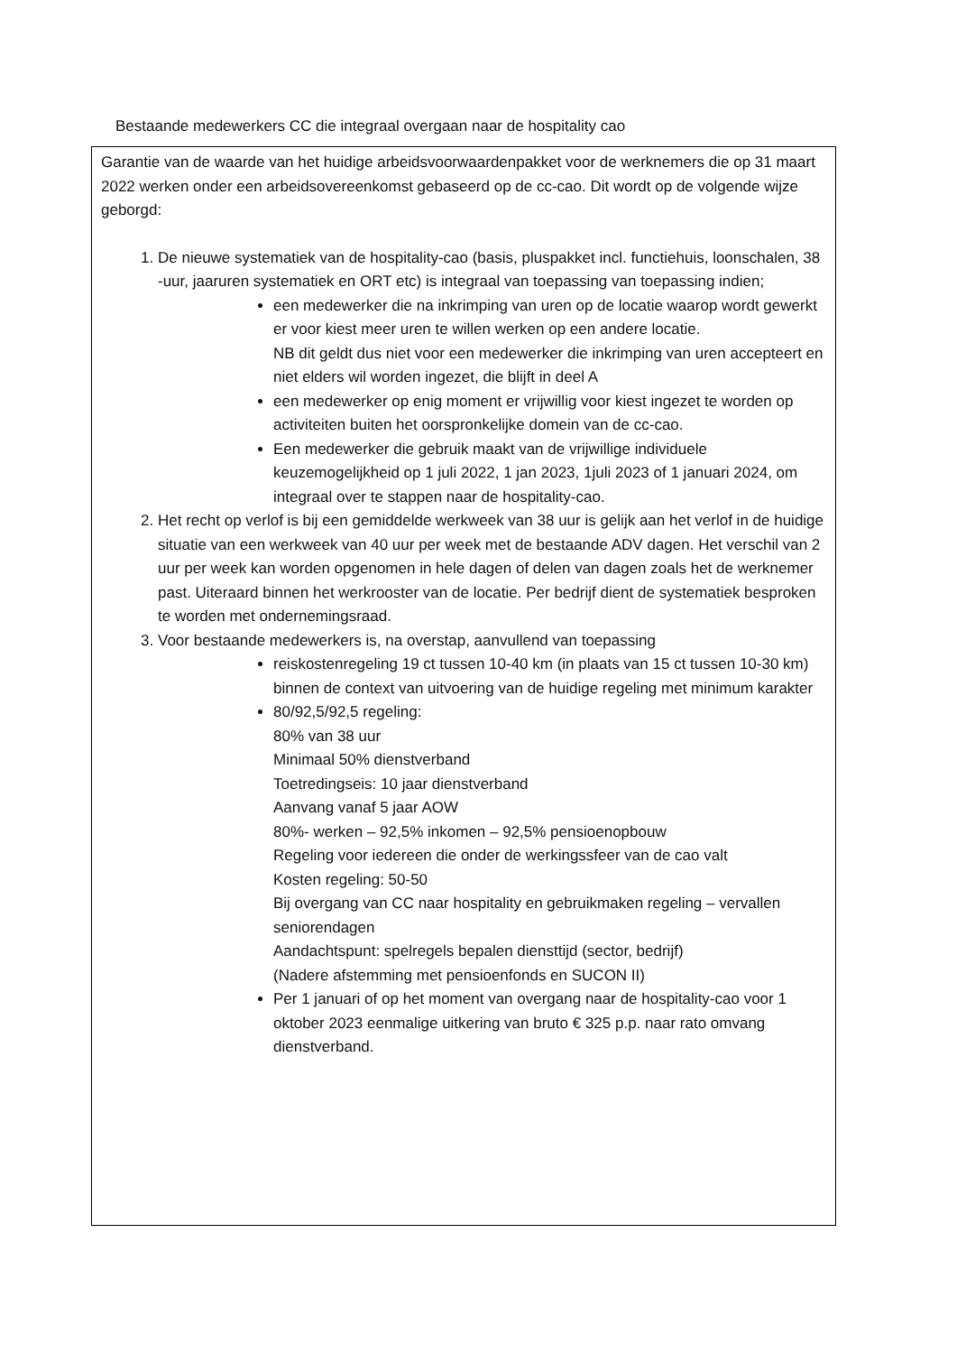Bestaande medewerkers CC die integraal overgaan naar de hospitality cao
Garantie van de waarde van het huidige arbeidsvoorwaardenpakket voor de werknemers die op 31 maart 2022 werken onder een arbeidsovereenkomst gebaseerd op de cc-cao. Dit wordt op de volgende wijze geborgd:
1. De nieuwe systematiek van de hospitality-cao (basis, pluspakket incl. functiehuis, loonschalen, 38 -uur, jaaruren systematiek en ORT etc) is integraal van toepassing van toepassing indien;
een medewerker die na inkrimping van uren op de locatie waarop wordt gewerkt er voor kiest meer uren te willen werken op een andere locatie.
NB dit geldt dus niet voor een medewerker die inkrimping van uren accepteert en niet elders wil worden ingezet, die blijft in deel A
een medewerker op enig moment er vrijwillig voor kiest ingezet te worden op activiteiten buiten het oorspronkelijke domein van de cc-cao.
Een medewerker die gebruik maakt van de vrijwillige individuele keuzemogelijkheid op 1 juli 2022, 1 jan 2023, 1juli 2023 of 1 januari 2024, om integraal over te stappen naar de hospitality-cao.
2. Het recht op verlof is bij een gemiddelde werkweek van 38 uur is gelijk aan het verlof in de huidige situatie van een werkweek van 40 uur per week met de bestaande ADV dagen. Het verschil van 2 uur per week kan worden opgenomen in hele dagen of delen van dagen zoals het de werknemer past. Uiteraard binnen het werkrooster van de locatie. Per bedrijf dient de systematiek besproken te worden met ondernemingsraad.
3. Voor bestaande medewerkers is, na overstap, aanvullend van toepassing
reiskostenregeling 19 ct tussen 10-40 km (in plaats van 15 ct tussen 10-30 km) binnen de context van uitvoering van de huidige regeling met minimum karakter
80/92,5/92,5 regeling:
80% van 38 uur
Minimaal 50% dienstverband
Toetredingseis: 10 jaar dienstverband
Aanvang vanaf 5 jaar AOW
80%- werken – 92,5% inkomen – 92,5% pensioenopbouw
Regeling voor iedereen die onder de werkingssfeer van de cao valt
Kosten regeling: 50-50
Bij overgang van CC naar hospitality en gebruikmaken regeling – vervallen seniorendagen
Aandachtspunt: spelregels bepalen diensttijd (sector, bedrijf)
(Nadere afstemming met pensioenfonds en SUCON II)
Per 1 januari of op het moment van overgang naar de hospitality-cao voor 1 oktober 2023 eenmalige uitkering van bruto € 325 p.p. naar rato omvang dienstverband.